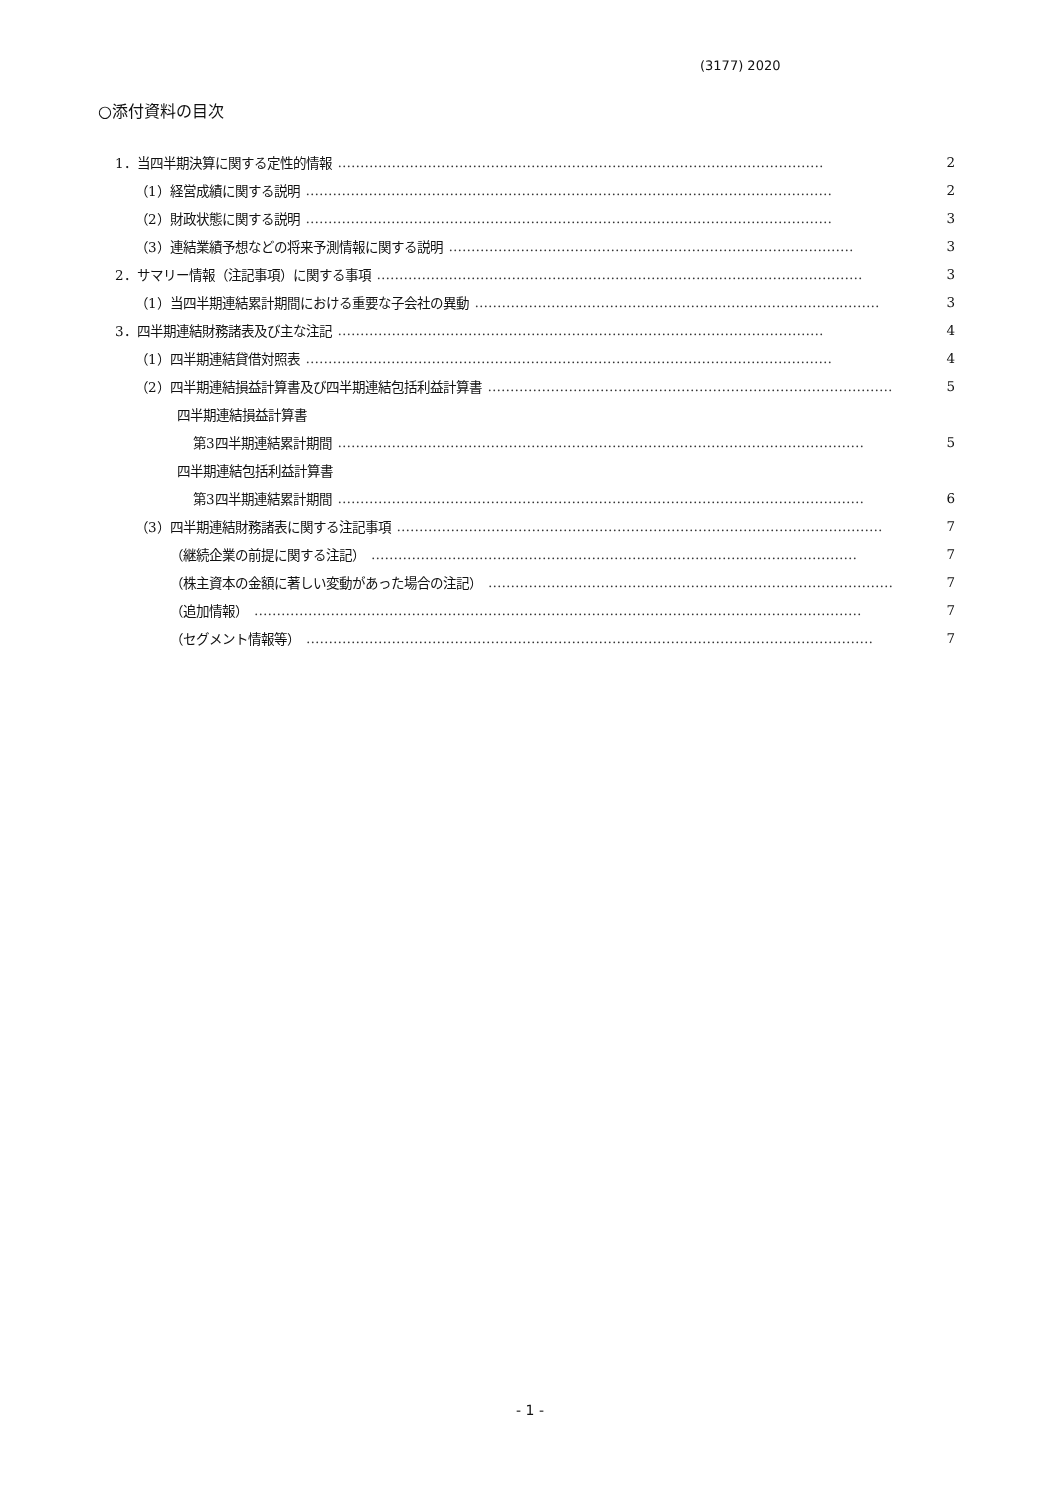(3177) 2020
○添付資料の目次
1．当四半期決算に関する定性的情報 ……………………………………………………………………………………………… 2
（1）経営成績に関する説明 ……………………………………………………………………………………………………… 2
（2）財政状態に関する説明 ……………………………………………………………………………………………………… 3
（3）連結業績予想などの将来予測情報に関する説明 ……………………………………………………………………………… 3
2．サマリー情報（注記事項）に関する事項 ……………………………………………………………………………………………… 3
（1）当四半期連結累計期間における重要な子会社の異動 ……………………………………………………………………………… 3
3．四半期連結財務諸表及び主な注記 ……………………………………………………………………………………………… 4
（1）四半期連結貸借対照表 ……………………………………………………………………………………………………… 4
（2）四半期連結損益計算書及び四半期連結包括利益計算書 ……………………………………………………………………………… 5
四半期連結損益計算書
第3四半期連結累計期間 ……………………………………………………………………………………………………… 5
四半期連結包括利益計算書
第3四半期連結累計期間 ……………………………………………………………………………………………………… 6
（3）四半期連結財務諸表に関する注記事項 ……………………………………………………………………………………………… 7
（継続企業の前提に関する注記） ……………………………………………………………………………………………… 7
（株主資本の金額に著しい変動があった場合の注記） ……………………………………………………………………………… 7
（追加情報） ……………………………………………………………………………………………………………………… 7
（セグメント情報等） ……………………………………………………………………………………………………………… 7
- 1 -